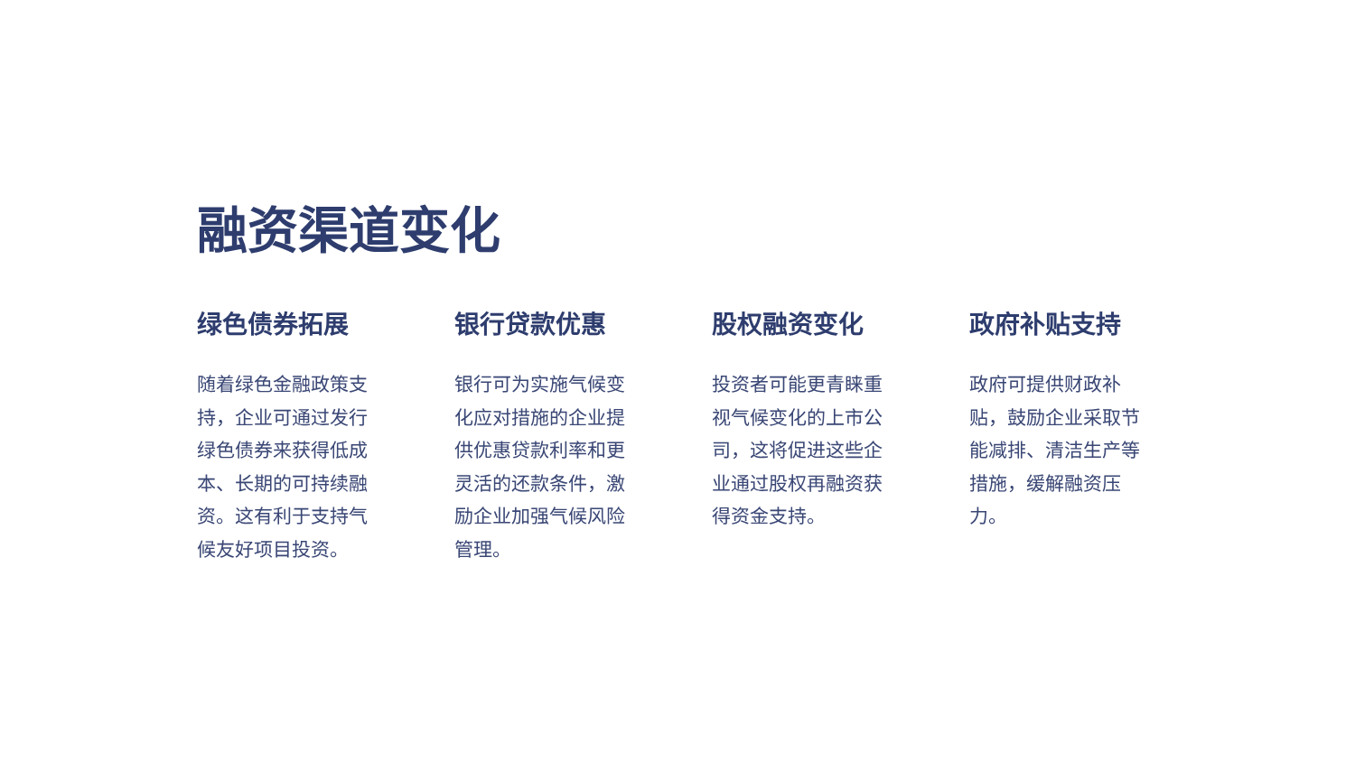融资渠道变化
绿色债券拓展
随着绿色金融政策支持，企业可通过发行绿色债券来获得低成本、长期的可持续融资。这有利于支持气候友好项目投资。
银行贷款优惠
银行可为实施气候变化应对措施的企业提供优惠贷款利率和更灵活的还款条件，激励企业加强气候风险管理。
股权融资变化
投资者可能更青睐重视气候变化的上市公司，这将促进这些企业通过股权再融资获得资金支持。
政府补贴支持
政府可提供财政补贴，鼓励企业采取节能减排、清洁生产等措施，缓解融资压力。